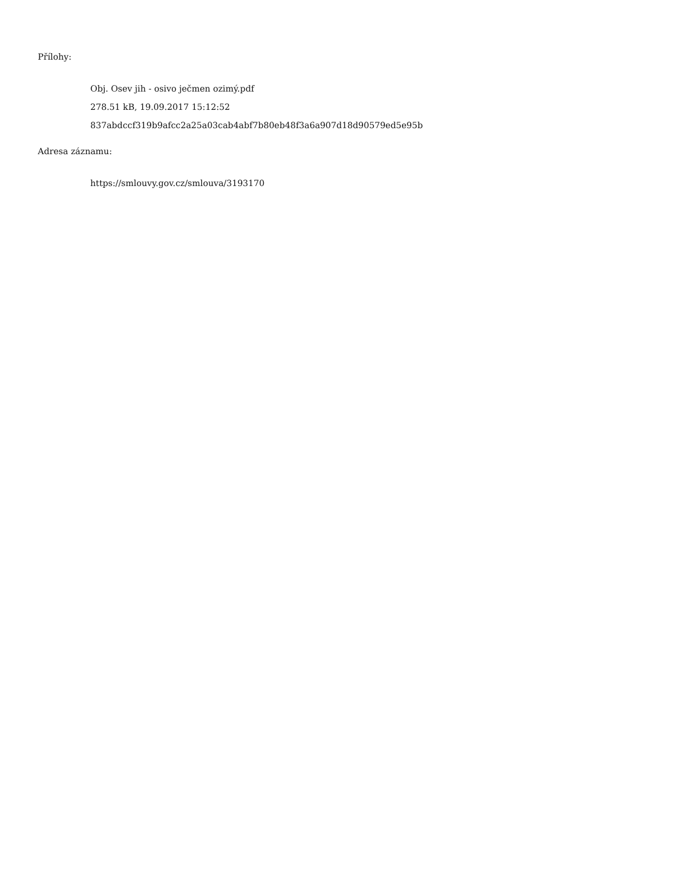Přílohy:
Obj. Osev jih - osivo ječmen ozimý.pdf
278.51 kB, 19.09.2017 15:12:52
837abdccf319b9afcc2a25a03cab4abf7b80eb48f3a6a907d18d90579ed5e95b
Adresa záznamu:
https://smlouvy.gov.cz/smlouva/3193170